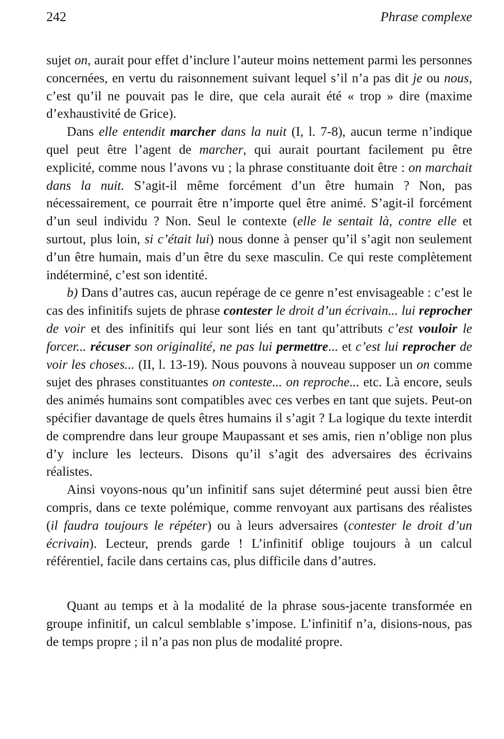242 Phrase complexe
sujet on, aurait pour effet d’inclure l’auteur moins nettement parmi les personnes concernées, en vertu du raisonnement suivant lequel s’il n’a pas dit je ou nous, c’est qu’il ne pouvait pas le dire, que cela aurait été « trop » dire (maxime d’exhaustivité de Grice).
Dans elle entendit marcher dans la nuit (I, l. 7-8), aucun terme n’indique quel peut être l’agent de marcher, qui aurait pourtant facilement pu être explicité, comme nous l’avons vu ; la phrase constituante doit être : on marchait dans la nuit. S’agit-il même forcément d’un être humain ? Non, pas nécessairement, ce pourrait être n’importe quel être animé. S’agit-il forcément d’un seul individu ? Non. Seul le contexte (elle le sentait là, contre elle et surtout, plus loin, si c’était lui) nous donne à penser qu’il s’agit non seulement d’un être humain, mais d’un être du sexe masculin. Ce qui reste complètement indéterminé, c’est son identité.
b) Dans d’autres cas, aucun repérage de ce genre n’est envisageable : c’est le cas des infinitifs sujets de phrase contester le droit d’un écrivain... lui reprocher de voir et des infinitifs qui leur sont liés en tant qu’attributs c’est vouloir le forcer... récuser son originalité, ne pas lui permettre... et c’est lui reprocher de voir les choses... (II, l. 13-19). Nous pouvons à nouveau supposer un on comme sujet des phrases constituantes on conteste... on reproche... etc. Là encore, seuls des animés humains sont compatibles avec ces verbes en tant que sujets. Peut-on spécifier davantage de quels êtres humains il s’agit ? La logique du texte interdit de comprendre dans leur groupe Maupassant et ses amis, rien n’oblige non plus d’y inclure les lecteurs. Disons qu’il s’agit des adversaires des écrivains réalistes.
Ainsi voyons-nous qu’un infinitif sans sujet déterminé peut aussi bien être compris, dans ce texte polémique, comme renvoyant aux partisans des réalistes (il faudra toujours le répéter) ou à leurs adversaires (contester le droit d’un écrivain). Lecteur, prends garde ! L’infinitif oblige toujours à un calcul référentiel, facile dans certains cas, plus difficile dans d’autres.
Quant au temps et à la modalité de la phrase sous-jacente transformée en groupe infinitif, un calcul semblable s’impose. L’infinitif n’a, disions-nous, pas de temps propre ; il n’a pas non plus de modalité propre.